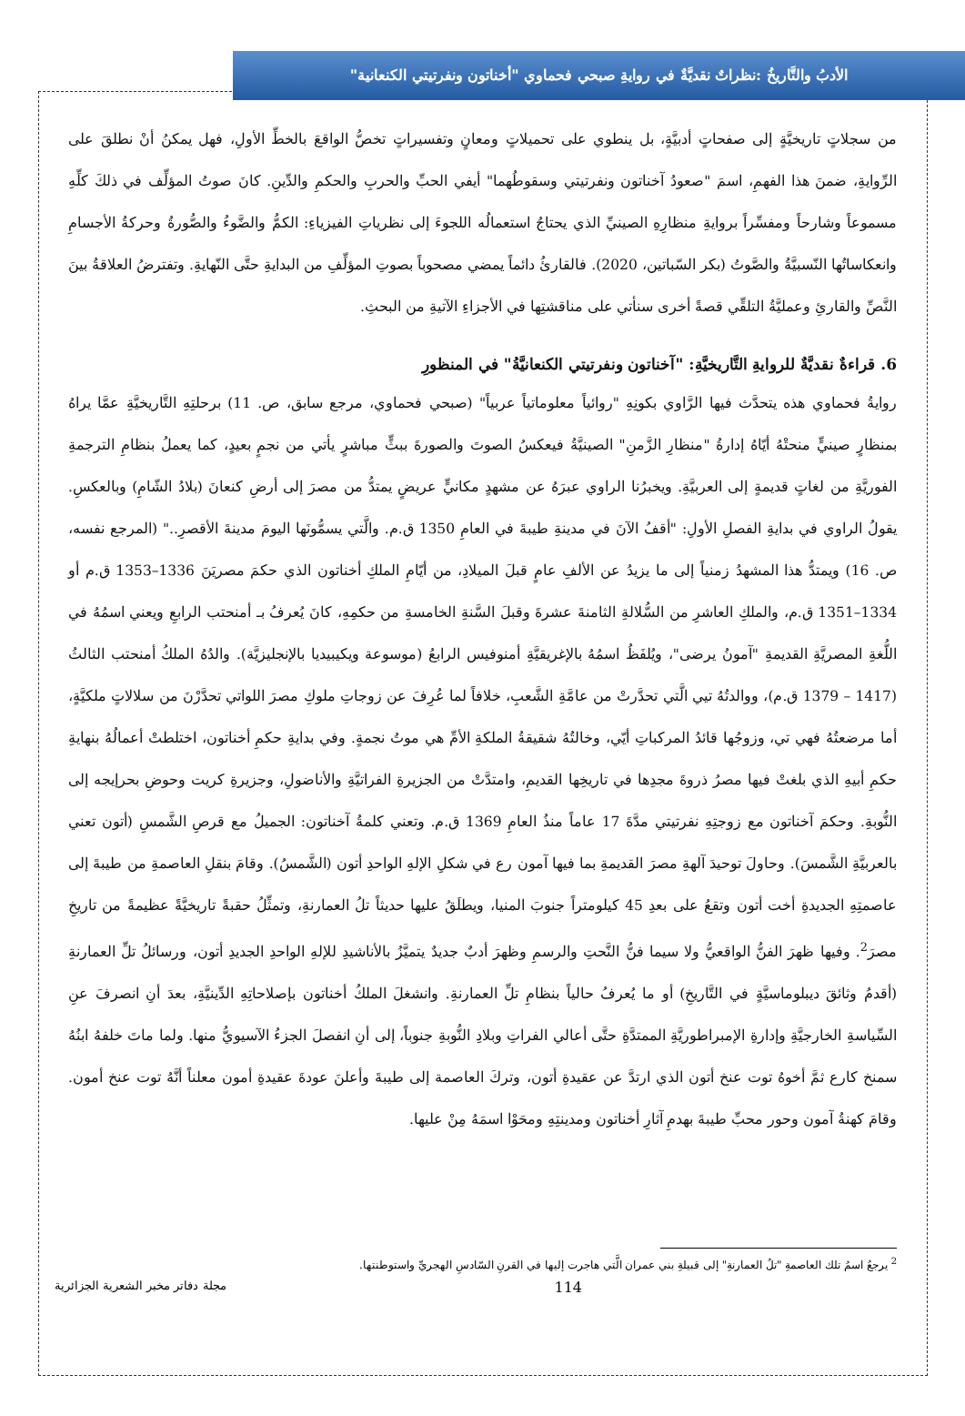الأدبُ والتَّاريخُ :نظراتٌ نقديَّةٌ في روايةِ صبحي فحماوي "أخناتون ونفرتيتي الكنعانية"
من سجلاتٍ تاريخيَّةٍ إلى صفحاتٍ أدبيَّةٍ، بل ينطوي على تحميلاتٍ ومعانٍ وتفسيراتٍ تخصُّ الواقعَ بالخطِّ الأولِ، فهل يمكنُ أنْ نطلقَ على الرِّوايةِ، ضمنَ هذا الفهمِ، اسمَ "صعودُ آخناتون ونفرتيتي وسقوطُهما" أيفي الحبِّ والحربِ والحكمِ والدِّينِ. كانَ صوتُ المؤلِّف في ذلكَ كلِّهِ مسموعاً وشارحاً ومفسِّراً بروايةِ منظارِهِ الصينيِّ الذي يحتاجُ استعمالُه اللجوءَ إلى نظرياتِ الفيزياءِ: الكمُّ والضَّوءُ والصُّورةُ وحركةُ الأجسامِ وانعكاساتُها النّسبيَّةُ والصَّوتُ (بكر السّباتين، 2020). فالقارئُ دائماً يمضي مصحوباً بصوتِ المؤلِّفِ من البدايةِ حتَّى النّهايةِ. وتفترضُ العلاقةُ بينَ النَّصِّ والقارئِ وعمليَّةُ التلقِّي قصةً أخرى سنأتي على مناقشتِها في الأجزاءِ الآتيةِ من البحثِ.
6. قراءةٌ نقديَّةٌ للروايةِ التَّاريخيَّةِ: "آخناتون ونفرتيتي الكنعانيَّةُ" في المنظورِ
روايةُ فحماوي هذه يتحدَّث فيها الرَّاوي بكونِهِ "روائياً معلوماتياً عربياً" (صبحي فحماوي، مرجع سابق، ص. 11) برحلتِهِ التَّاريخيَّةِ عمَّا يراهُ بمنظارٍ صينيٍّ منحتْهُ أيّاهُ إدارةُ "منظارِ الزَّمنِ" الصينيَّةُ فيعكسُ الصوتَ والصورةَ ببثٍّ مباشرٍ يأتي من نجمٍ بعيدٍ، كما يعملُ بنظامِ الترجمةِ الفوريَّةِ من لغاتٍ قديمةٍ إلى العربيَّةِ. ويخبرُنا الراوي عبرَهُ عن مشهدٍ مكانيٍّ عريضٍ يمتدُّ من مصرَ إلى أرضِ كنعانَ (بلادُ الشّامِ) وبالعكسِ. يقولُ الراوي في بدايةِ الفصلِ الأولِ: "أقفُ الآنَ في مدينةِ طيبةَ في العامِ 1350 ق.م. والَّتي يسمُّونَها اليومَ مدينةَ الأقصرِ.." (المرجع نفسه، ص. 16) ويمتدُّ هذا المشهدُ زمنياً إلى ما يزيدُ عن الألفِ عامٍ قبلَ الميلادِ، من أيّامِ الملكِ أخناتون الذي حكمَ مصريَنَ 1336–1353 ق.م أو 1334–1351 ق.م، والملكِ العاشرِ من السُّلالةِ الثامنةَ عشرةَ وقبلَ السَّنةِ الخامسةِ من حكمِهِ، كانَ يُعرفُ بـ أمنحتب الرابعِ ويعني اسمُهُ في اللُّغةِ المصريَّةِ القديمةِ "آمونُ يرضى"، ويُلفَظُ اسمُهُ بالإغريقيَّةِ أمنوفيس الرابعُ (موسوعة ويكيبيديا بالإنجليزيَّة). والدُهُ الملكُ أمنحتب الثالثُ (1417 – 1379 ق.م)، ووالدتُهُ تيي الَّتي تحدَّرتْ من عامَّةِ الشَّعبِ، خلافاً لما عُرِفَ عن زوجاتِ ملوكِ مصرَ اللواتي تحدَّرْنَ من سلالاتٍ ملكيَّةٍ، أما مرضعتُهُ فهي تي، وزوجُها قائدُ المركباتِ أيّي، وخالتُهُ شقيقةُ الملكةِ الأمِّ هي موتُ نجمةٍ. وفي بدايةِ حكمِ أخناتون، اختلطتْ أعمالُهُ بنهايةِ حكمِ أبيهِ الذي بلغتْ فيها مصرُ ذروةَ مجدِها في تاريخِها القديمِ، وامتدَّتْ من الجزيرةِ الفراتيَّةِ والأناضولِ، وجزيرةِ كريت وحوضِ بحرإيجه إلى النُّوبةِ. وحكمَ آخناتون مع زوجتِهِ نفرتيتي مدَّةَ 17 عاماً منذُ العامِ 1369 ق.م. وتعني كلمةُ آخناتون: الجميلُ مع قرصِ الشَّمسِ (أتون تعني بالعربيَّةِ الشَّمسَ). وحاولَ توحيدَ آلهةِ مصرَ القديمةِ بما فيها آمون رع في شكلِ الإلهِ الواحدِ أتون (الشَّمسُ). وقامَ بنقلِ العاصمةِ من طيبةَ إلى عاصمتِهِ الجديدةِ أخت أتون وتقعُ على بعدِ 45 كيلومتراً جنوبَ المنيا، ويطلَقُ عليها حديثاً تلُ العمارنةِ، وتمثِّلُ حقبةً تاريخيَّةً عظيمةً من تاريخِ مصرَ<sup>2</sup>. وفيها ظهرَ الفنُّ الواقعيُّ ولا سيما فنُّ النَّحتِ والرسمِ وظهرَ أدبٌ جديدٌ يتميَّزُ بالأناشيدِ للإلهِ الواحدِ الجديدِ أتون، ورسائلُ تلِّ العمارنةِ (أقدمُ وثائقَ ديبلوماسيَّةٍ في التَّاريخِ) أو ما يُعرفُ حالياً بنظامِ تلِّ العمارنةِ. وانشغلَ الملكُ أخناتون بإصلاحاتِهِ الدِّينيَّةِ، بعدَ أنِ انصرفَ عنِ السِّياسةِ الخارجيَّةِ وإدارةِ الإمبراطوريَّةِ الممتدَّةِ حتَّى أعالي الفراتِ وبلادِ النُّوبةِ جنوباً، إلى أنِ انفصلَ الجزءُ الآسيويُّ منها. ولما ماتَ خلفهُ ابنُهُ سمنخ كارع ثمَّ أخوهُ توت عنخ أتون الذي ارتدَّ عن عقيدةِ أتون، وتركَ العاصمة إلى طيبةَ وأعلنَ عودةَ عقيدةِ أمون معلناً أنَّهُ توت عنخ أمون. وقامَ كهنةُ آمون وحور محبِّ طيبةَ بهدمِ آثارِ أخناتون ومدينتِهِ ومحَوْا اسمَهُ مِنْ عليها.
<sup>2</sup> يرجعُ اسمُ تلك العاصمةِ "تلُ العمارنةِ" إلى قبيلةِ بني عمران الَّتي هاجرت إليها في القرنِ السّادسِ الهجريِّ واستوطنتها.
114 مجلة دفاتر مخبر الشعرية الجزائرية